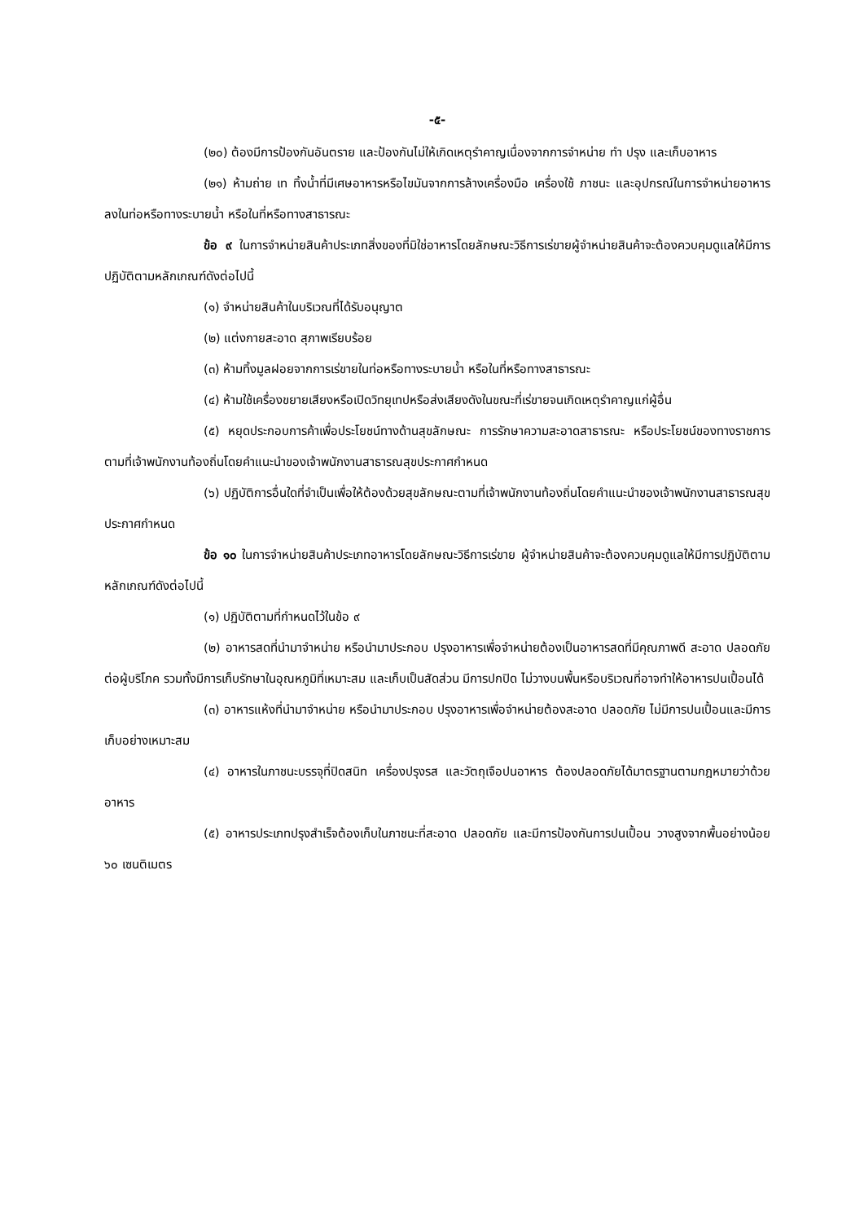-๕-
(๒๐) ต้องมีการป้องกันอันตราย และป้องกันไม่ให้เกิดเหตุรำคาญเนื่องจากการจำหน่าย ทำ ปรุง และเก็บอาหาร
(๒๑) ห้ามถ่าย เท ทิ้งน้ำที่มีเศษอาหารหรือไขมันจากการล้างเครื่องมือ เครื่องใช้ ภาชนะ และอุปกรณ์ในการจำหน่ายอาหารลงในท่อหรือทางระบายน้ำ หรือในที่หรือทางสาธารณะ
ข้อ ๙ ในการจำหน่ายสินค้าประเภทสิ่งของที่มิใช่อาหารโดยลักษณะวิธีการเร่ขายผู้จำหน่ายสินค้าจะต้องควบคุมดูแลให้มีการปฏิบัติตามหลักเกณฑ์ดังต่อไปนี้
(๑) จำหน่ายสินค้าในบริเวณที่ได้รับอนุญาต
(๒) แต่งกายสะอาด สุภาพเรียบร้อย
(๓) ห้ามทิ้งมูลฝอยจากการเร่ขายในท่อหรือทางระบายน้ำ หรือในที่หรือทางสาธารณะ
(๔) ห้ามใช้เครื่องขยายเสียงหรือเปิดวิทยุเทปหรือส่งเสียงดังในขณะที่เร่ขายจนเกิดเหตุรำคาญแก่ผู้อื่น
(๕) หยุดประกอบการค้าเพื่อประโยชน์ทางด้านสุขลักษณะ การรักษาความสะอาดสาธารณะ หรือประโยชน์ของทางราชการตามที่เจ้าพนักงานท้องถิ่นโดยคำแนะนำของเจ้าพนักงานสาธารณสุขประกาศกำหนด
(๖) ปฏิบัติการอื่นใดที่จำเป็นเพื่อให้ต้องด้วยสุขลักษณะตามที่เจ้าพนักงานท้องถิ่นโดยคำแนะนำของเจ้าพนักงานสาธารณสุขประกาศกำหนด
ข้อ ๑๐ ในการจำหน่ายสินค้าประเภทอาหารโดยลักษณะวิธีการเร่ขาย ผู้จำหน่ายสินค้าจะต้องควบคุมดูแลให้มีการปฏิบัติตามหลักเกณฑ์ดังต่อไปนี้
(๑) ปฏิบัติตามที่กำหนดไว้ในข้อ ๙
(๒) อาหารสดที่นำมาจำหน่าย หรือนำมาประกอบ ปรุงอาหารเพื่อจำหน่ายต้องเป็นอาหารสดที่มีคุณภาพดี สะอาด ปลอดภัยต่อผู้บริโภค รวมทั้งมีการเก็บรักษาในอุณหภูมิที่เหมาะสม และเก็บเป็นสัดส่วน มีการปกปิด ไม่วางบนพื้นหรือบริเวณที่อาจทำให้อาหารปนเปื้อนได้
(๓) อาหารแห้งที่นำมาจำหน่าย หรือนำมาประกอบ ปรุงอาหารเพื่อจำหน่ายต้องสะอาด ปลอดภัย ไม่มีการปนเปื้อนและมีการเก็บอย่างเหมาะสม
(๔) อาหารในภาชนะบรรจุที่ปิดสนิท เครื่องปรุงรส และวัตถุเจือปนอาหาร ต้องปลอดภัยได้มาตรฐานตามกฎหมายว่าด้วยอาหาร
(๕) อาหารประเภทปรุงสำเร็จต้องเก็บในภาชนะที่สะอาด ปลอดภัย และมีการป้องกันการปนเปื้อน วางสูงจากพื้นอย่างน้อย ๖๐ เซนติเมตร